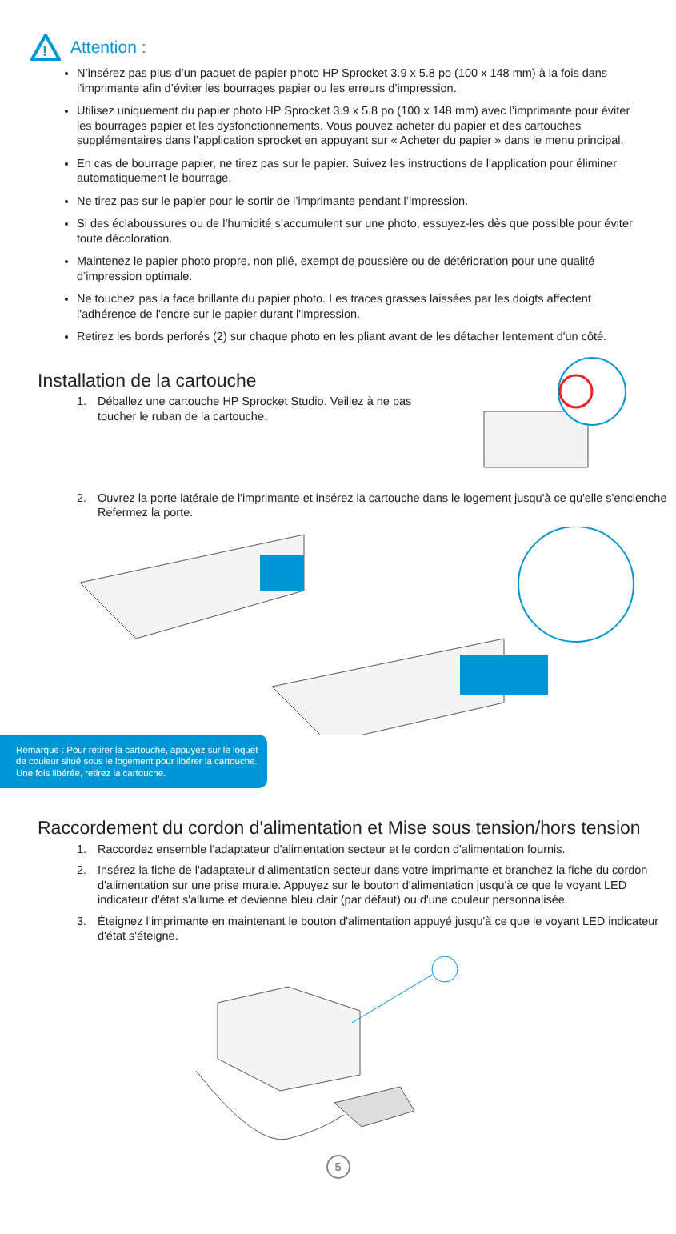!
Attention :
N’insérez pas plus d’un paquet de papier photo HP Sprocket 3.9 x 5.8 po (100 x 148 mm) à la fois dans l’imprimante afin d’éviter les bourrages papier ou les erreurs d’impression.
Utilisez uniquement du papier photo HP Sprocket 3.9 x 5.8 po (100 x 148 mm) avec l’imprimante pour éviter les bourrages papier et les dysfonctionnements. Vous pouvez acheter du papier et des cartouches supplémentaires dans l’application sprocket en appuyant sur « Acheter du papier » dans le menu principal.
En cas de bourrage papier, ne tirez pas sur le papier. Suivez les instructions de l'application pour éliminer automatiquement le bourrage.
Ne tirez pas sur le papier pour le sortir de l’imprimante pendant l’impression.
Si des éclaboussures ou de l’humidité s’accumulent sur une photo, essuyez-les dès que possible pour éviter toute décoloration.
Maintenez le papier photo propre, non plié, exempt de poussière ou de détérioration pour une qualité d’impression optimale.
Ne touchez pas la face brillante du papier photo. Les traces grasses laissées par les doigts affectent l'adhérence de l'encre sur le papier durant l'impression.
Retirez les bords perforés (2) sur chaque photo en les pliant avant de les détacher lentement d'un côté.
Installation de la cartouche
1. Déballez une cartouche HP Sprocket Studio. Veillez à ne pas toucher le ruban de la cartouche.
2. Ouvrez la porte latérale de l'imprimante et insérez la cartouche dans le logement jusqu'à ce qu'elle s'enclenche Refermez la porte.
Remarque : Pour retirer la cartouche, appuyez sur le loquet de couleur situé sous le logement pour libérer la cartouche. Une fois libérée, retirez la cartouche.
Raccordement du cordon d'alimentation et Mise sous tension/hors tension
1. Raccordez ensemble l'adaptateur d'alimentation secteur et le cordon d'alimentation fournis.
2. Insérez la fiche de l'adaptateur d'alimentation secteur dans votre imprimante et branchez la fiche du cordon d'alimentation sur une prise murale. Appuyez sur le bouton d'alimentation jusqu'à ce que le voyant LED indicateur d'état s'allume et devienne bleu clair (par défaut) ou d'une couleur personnalisée.
3. Éteignez l’imprimante en maintenant le bouton d'alimentation appuyé jusqu'à ce que le voyant LED indicateur d'état s'éteigne.
5